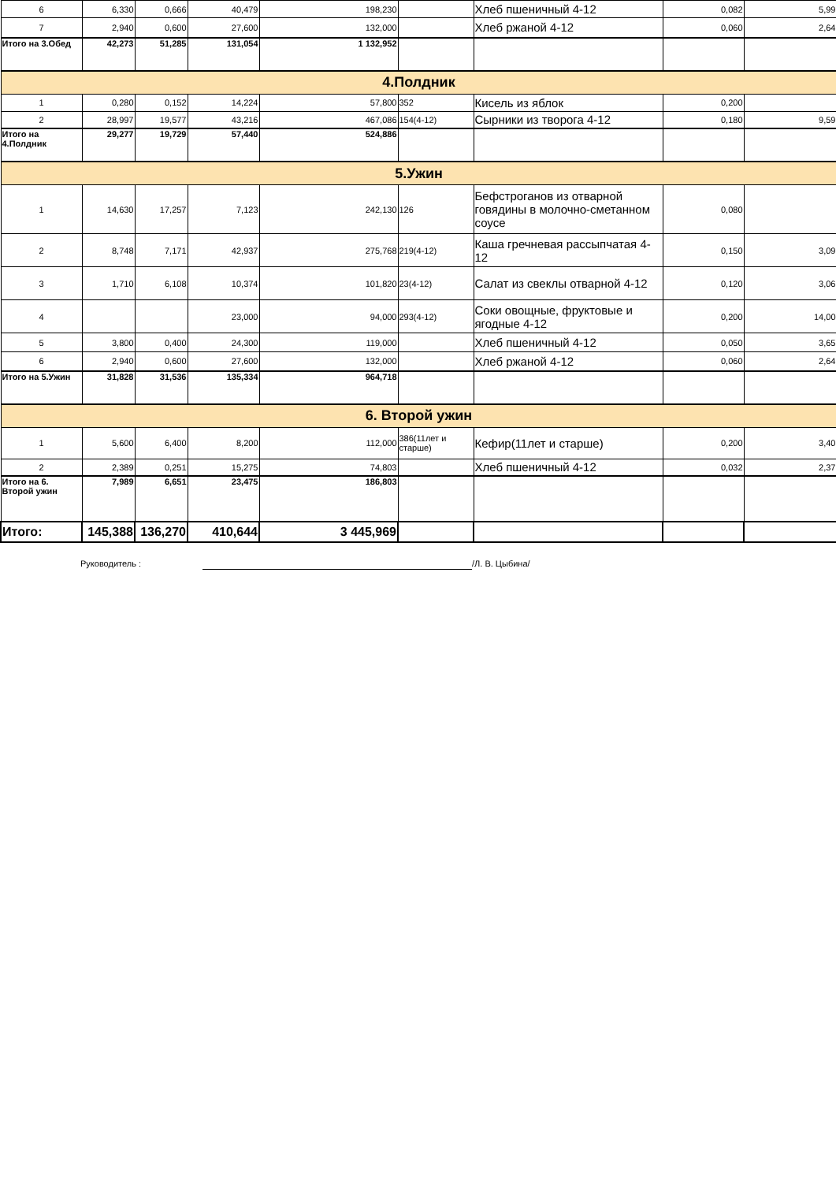| 6 | 6,330 | 0,666 | 40,479 | 198,230 | | Хлеб пшеничный 4-12 | 0,082 | 5,99 |
| 7 | 2,940 | 0,600 | 27,600 | 132,000 | | Хлеб ржаной 4-12 | 0,060 | 2,64 |
| Итого на 3.Обед | 42,273 | 51,285 | 131,054 | 1 132,952 | | | | |
| 4.Полдник | | | | | | | | |
| 1 | 0,280 | 0,152 | 14,224 | 57,800 | 352 | Кисель из яблок | 0,200 | |
| 2 | 28,997 | 19,577 | 43,216 | 467,086 | 154(4-12) | Сырники из творога 4-12 | 0,180 | 9,59 |
| Итого на 4.Полдник | 29,277 | 19,729 | 57,440 | 524,886 | | | | |
| 5.Ужин | | | | | | | | |
| 1 | 14,630 | 17,257 | 7,123 | 242,130 | 126 | Бефстроганов из отварной говядины в молочно-сметанном соусе | 0,080 | |
| 2 | 8,748 | 7,171 | 42,937 | 275,768 | 219(4-12) | Каша гречневая рассыпчатая 4-12 | 0,150 | 3,09 |
| 3 | 1,710 | 6,108 | 10,374 | 101,820 | 23(4-12) | Салат из свеклы отварной 4-12 | 0,120 | 3,06 |
| 4 | | | 23,000 | 94,000 | 293(4-12) | Соки овощные, фруктовые и ягодные 4-12 | 0,200 | 14,00 |
| 5 | 3,800 | 0,400 | 24,300 | 119,000 | | Хлеб пшеничный 4-12 | 0,050 | 3,65 |
| 6 | 2,940 | 0,600 | 27,600 | 132,000 | | Хлеб ржаной 4-12 | 0,060 | 2,64 |
| Итого на 5.Ужин | 31,828 | 31,536 | 135,334 | 964,718 | | | | |
| 6. Второй ужин | | | | | | | | |
| 1 | 5,600 | 6,400 | 8,200 | 112,000 | 386(11лет и старше) | Кефир(11лет и старше) | 0,200 | 3,40 |
| 2 | 2,389 | 0,251 | 15,275 | 74,803 | | Хлеб пшеничный 4-12 | 0,032 | 2,37 |
| Итого на 6. Второй ужин | 7,989 | 6,651 | 23,475 | 186,803 | | | | |
| Итого: | 145,388 | 136,270 | 410,644 | 3 445,969 | | | | |
Руководитель : /Л. В. Цыбина/